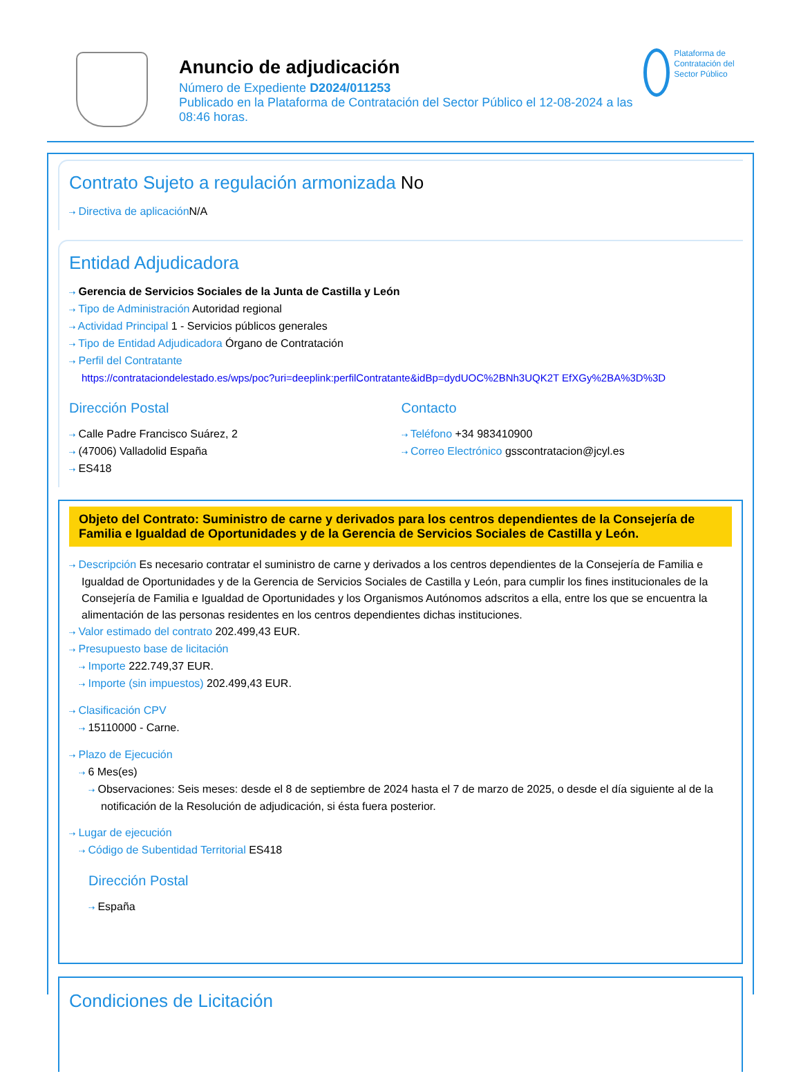Anuncio de adjudicación
Número de Expediente D2024/011253
Publicado en la Plataforma de Contratación del Sector Público el 12-08-2024 a las 08:46 horas.
Plataforma de Contratación del Sector Público
Contrato Sujeto a regulación armonizada No
⇢ Directiva de aplicación N/A
Entidad Adjudicadora
⇢ Gerencia de Servicios Sociales de la Junta de Castilla y León
⇢ Tipo de Administración Autoridad regional
⇢ Actividad Principal 1 - Servicios públicos generales
⇢ Tipo de Entidad Adjudicadora Órgano de Contratación
⇢ Perfil del Contratante
https://contrataciondelestado.es/wps/poc?uri=deeplink:perfilContratante&idBp=dydUOC%2BNh3UQK2T EfXGy%2BA%3D%3D
Dirección Postal
⇢ Calle Padre Francisco Suárez, 2
⇢ (47006) Valladolid España
⇢ ES418
Contacto
⇢ Teléfono +34 983410900
⇢ Correo Electrónico gsscontratacion@jcyl.es
Objeto del Contrato: Suministro de carne y derivados para los centros dependientes de la Consejería de Familia e Igualdad de Oportunidades y de la Gerencia de Servicios Sociales de Castilla y León.
⇢ Descripción Es necesario contratar el suministro de carne y derivados a los centros dependientes de la Consejería de Familia e Igualdad de Oportunidades y de la Gerencia de Servicios Sociales de Castilla y León, para cumplir los fines institucionales de la Consejería de Familia e Igualdad de Oportunidades y los Organismos Autónomos adscritos a ella, entre los que se encuentra la alimentación de las personas residentes en los centros dependientes dichas instituciones.
⇢ Valor estimado del contrato 202.499,43 EUR.
⇢ Presupuesto base de licitación
⇢ Importe 222.749,37 EUR.
⇢ Importe (sin impuestos) 202.499,43 EUR.
⇢ Clasificación CPV
⇢ 15110000 - Carne.
⇢ Plazo de Ejecución
⇢ 6 Mes(es)
⇢ Observaciones: Seis meses: desde el 8 de septiembre de 2024 hasta el 7 de marzo de 2025, o desde el día siguiente al de la notificación de la Resolución de adjudicación, si ésta fuera posterior.
⇢ Lugar de ejecución
⇢ Código de Subentidad Territorial ES418
Dirección Postal
⇢ España
Condiciones de Licitación